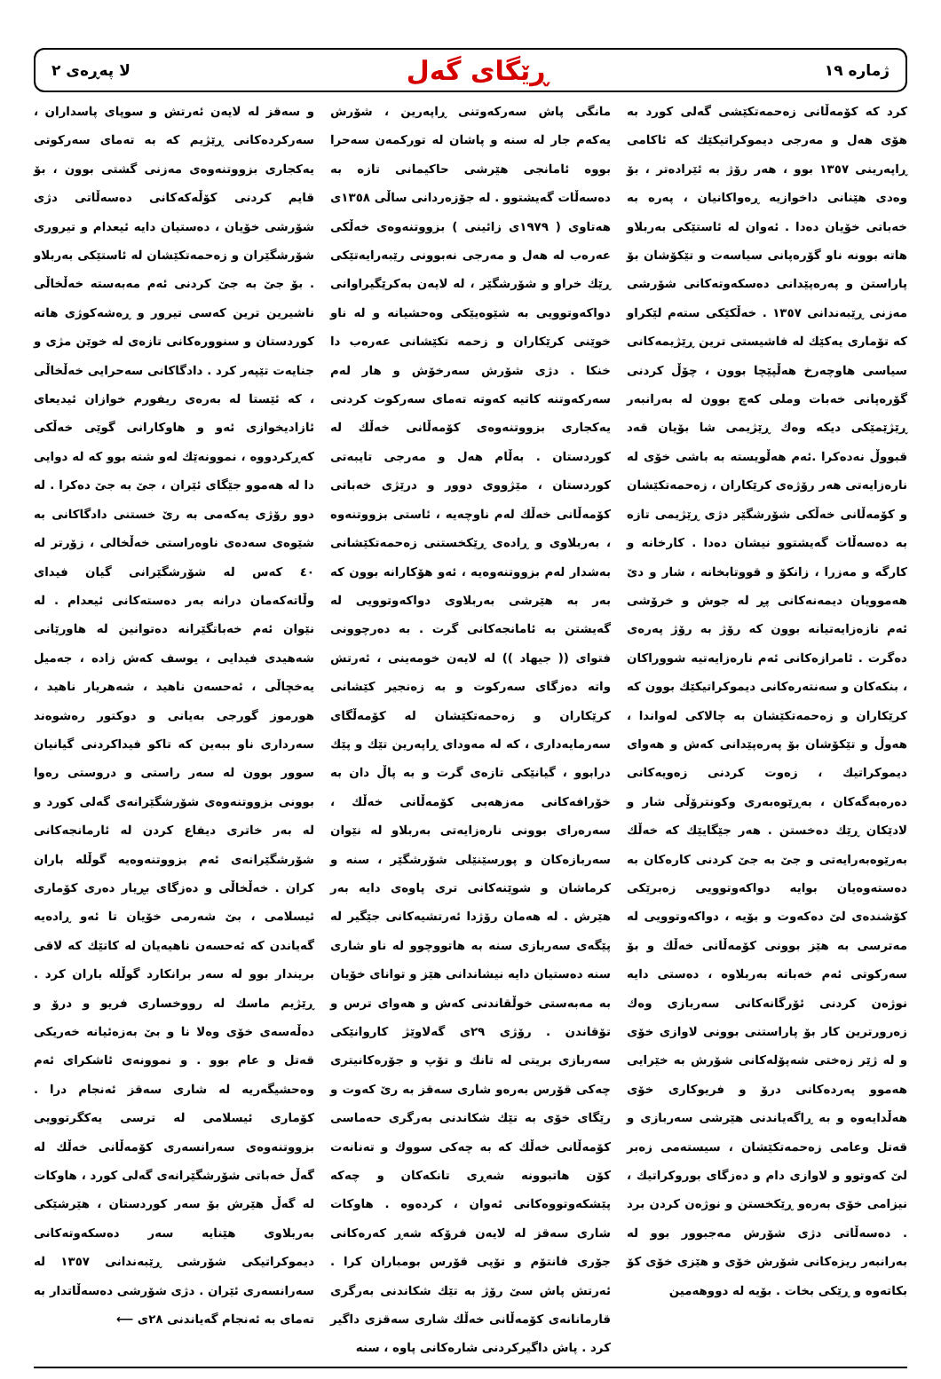ژماره ١٩ ڕێگای گەل لا پەڕەی ٢
کرد کە کۆمەڵانی زەحمەتکێشی گەلی کورد بە هۆی هەل و مەرجی دیموکراتیکێك کە ئاکامی ڕاپەرینی ١٣٥٧ بوو ، هەر رۆژ بە ئێرادەتر ، بۆ وەدی هێنانی داخوازیە ڕەواکانیان ، پەرە بە خەباتی خۆیان دەدا . ئەوان لە ئاستێکی بەربلاو هاتە بوونە ناو گۆرەپانی سیاسەت و تێکۆشان بۆ پاراستن و پەرەپێدانی دەسکەوتەکانی شۆرشی مەزنی ڕێبەندانی ١٣٥٧ . خەڵکێکی ستەم لێکراو کە تۆماری یەکێك لە فاشیستی ترین ڕێژیمەکانی سیاسی هاوچەرخ هەڵپێچا بوون ، چۆڵ کردنی گۆرەپانی خەبات وملی کەچ بوون لە بەرانبەر ڕێژێمێکی دیکە وەك ڕێژیمی شا بۆیان قەد قبووڵ نەدەکرا .ئەم هەڵویستە بە باشی خۆی لە نارەزایەتی هەر رۆژەی کرێکاران ، زەحمەتکێشان و کۆمەڵانی خەڵکی شۆرشگێر دژی ڕێژیمی تازە بە دەسەڵات گەیشتوو نیشان دەدا . کارخانە و کارگە و مەزرا ، زانکۆ و قووتابخانە ، شار و دێ هەموویان دیمەنەکانی پڕ لە جوش و خرۆشی ئەم نازەزایەتیانە بوون کە رۆژ بە رۆژ پەرەی دەگرت . ئامرازەکانی ئەم نارەزایەتیە شووراکان ، بنکەکان و سەنتەرەکانی دیموکراتیکێك بوون کە کرێکاران و زەحمەتکێشان بە چالاکی لەواندا ، هەوڵ و تێکۆشان بۆ پەرەپێدانی کەش و هەوای دیموکراتیك ، زەوت کردنی زەویەکانی دەرەبەگەکان ، بەڕێوەبەری وکونترۆڵی شار و لادێکان ڕێك دەخستن . هەر جێگایێك کە خەڵك بەرێوەبەرایەتی و جێ بە جێ کردنی کارەکان بە دەستەوەیان بوایە دواکەوتوویی زەبرێکی کۆشندەی لێ دەکەوت و بۆیە ، دواکەوتوویی لە مەترسی بە هێز بوونی کۆمەڵانی خەڵك و بۆ سەرکوتی ئەم خەباتە بەربلاوە ، دەستی دایە نوژەن کردنی ئۆرگانەکانی سەربازی وەك زەرورترین کار بۆ پاراستنی بوونی لاوازی خۆی و لە ژێر زەختی شەپۆلەکانی شۆرش بە خێرایی هەموو پەردەکانی درۆ و فریوکاری خۆی هەڵدایەوە و بە ڕاگەیاندنی هێرشی سەربازی و قەتل وعامی زەحمەتکێشان ، سیستەمی زەبر لێ کەوتوو و لاوازی دام و دەزگای بوروکراتیك ، نیزامی خۆی بەرەو ڕێکخستن و نوژەن کردن برد . دەسەڵاتی دژی شۆرش مەجبوور بوو لە بەرانبەر ریزەکانی شۆرش خۆی و هێزی خۆی کۆ بکاتەوە و ڕێکی بخات . بۆیە لە دووهەمین
مانگی پاش سەرکەوتنی ڕاپەرین ، شۆرش یەکەم جار لە سنە و پاشان لە تورکمەن سەحرا بووە ئامانجی هێرشی حاکیمانی تازە بە دەسەڵات گەیشتوو . لە جۆزەردانی ساڵی ١٣٥٨ی هەتاوی ( ١٩٧٩ی زائینی ) بزووتنەوەی خەڵکی عەرەب لە هەل و مەرجی نەبوونی رێبەرایەتێکی ڕێك خراو و شۆرشگێر ، لە لایەن بەکرێگیراوانی دواکەوتوویی بە شێوەیێکی وەحشیانە و لە ناو خوێنی کرێکاران و زحمە تکێشانی عەرەب دا خنکا . دژی شۆرش سەرخۆش و هار لەم سەرکەوتنە کاتیە کەوتە تەمای سەرکوت کردنی یەکجاری بزووتنەوەی کۆمەڵانی خەڵك لە کوردستان . بەڵام هەل و مەرجی تایبەتی کوردستان ، مێژووی دوور و درێژی خەباتی کۆمەڵانی خەڵك لەم ناوچەیە ، ئاستی بزووتنەوە ، بەربلاوی و ڕادەی ڕێکخستنی زەحمەتکێشانی بەشدار لەم بزووتنەوەیە ، ئەو هۆکارانە بوون کە بەر بە هێرشی بەربلاوی دواکەوتوویی لە گەیشتن بە ئامانجەکانی گرت . بە دەرچوونی فتوای (( جیهاد )) لە لایەن خومەینی ، ئەرتش واتە دەزگای سەرکوت و بە زەنجیر کێشانی کرێکاران و زەحمەتکێشان لە کۆمەڵگای سەرمایەداری ، کە لە مەودای ڕاپەرین تێك و پێك درابوو ، گیانێکی تازەی گرت و بە پاڵ دان بە خۆرافەکانی مەزهەبی کۆمەڵانی خەڵك ، سەرەرای بوونی نارەزایەتی بەربلاو لە نێوان سەربازەکان و پورسێنێلی شۆرشگێر ، سنە و کرماشان و شوێنەکانی تری پاوەی دایە بەر هێرش . لە هەمان رۆژدا ئەرتشیەکانی جێگیر لە پێگەی سەربازی سنە بە هاتووچوو لە ناو شاری سنە دەستیان دایە نیشاندانی هێز و توانای خۆیان بە مەبەستی خوڵقاندنی کەش و هەوای ترس و تۆقاندن . رۆژی ٢٩ی گەلاوێژ کاروانێکی سەربازی بریتی لە تانك و تۆپ و جۆرەکانیتری چەکی قۆرس بەرەو شاری سەقز بە رێ کەوت و رێگای خۆی بە تێك شکاندنی بەرگری حەماسی کۆمەڵانی خەڵك کە بە چەکی سووك و تەنانەت کۆن هاتبوونە شەڕی تانکەکان و چەکە پێشکەوتووەکانی ئەوان ، کردەوە . هاوکات شاری سەقز لە لایەن فرۆکە شەڕ کەرەکانی جۆری فانتۆم و تۆپی قۆرس بومباران کرا . ئەرتش پاش سێ رۆژ بە تێك شکاندنی بەرگری قارمانانەی کۆمەڵانی خەڵك شاری سەقزی داگیر کرد . پاش داگیرکردنی شارەکانی پاوە ، سنە
و سەقز لە لایەن ئەرتش و سوپای پاسداران ، سەرکردەکانی ڕێژیم کە بە تەمای سەرکوتی یەکجاری بزووتنەوەی مەزنی گشتی بوون ، بۆ قایم کردنی کۆڵەکەکانی دەسەڵاتی دژی شۆرشی خۆیان ، دەستیان دایە ئیعدام و تیروری شۆرشگێران و زەحمەتکێشان لە ئاستێکی بەربلاو . بۆ جێ بە جێ کردنی ئەم مەبەستە خەڵخاڵی ناشیرین ترین کەسی تیرور و ڕەشەکوژی هاتە کوردستان و سنوورەکانی تازەی لە خوێن مژی و جنایەت تێپەر کرد . دادگاکانی سەحرایی خەڵخاڵی ، کە ئێستا لە بەرەی ریفورم خوازان ئیدیعای ئازادیخوازی ئەو و هاوکارانی گوێی خەڵکی کەڕکردووە ، نموونەێك لەو شتە بوو کە لە دوایی دا لە هەموو جێگای ئێران ، جێ بە جێ دەکرا . لە دوو رۆژی یەکەمی بە رێ خستنی دادگاکانی بە شێوەی سەدەی ناوەراستی خەڵخالی ، زۆرتر لە ٤٠ کەس لە شۆرشگێرانی گیان فیدای وڵاتەکەمان درانە بەر دەستەکانی ئیعدام . لە نێوان ئەم خەباتگێرانە دەتوانین لە هاورێانی شەهیدی فیدایی ، یوسف کەش زادە ، جەمیل یەخچاڵی ، ئەحسەن ناهید ، شەهریار ناهید ، هورموز گورجی بەیانی و دوکتور رەشوەند سەرداری ناو ببەین کە تاکو فیداکردنی گیانیان سوور بوون لە سەر راستی و دروستی رەوا بوونی بزووتنەوەی شۆرشگێرانەی گەلی کورد و لە بەر خاتری دیفاع کردن لە ئارمانجەکانی شۆرشگێرانەی ئەم بزووتنەوەیە گوڵلە باران کران . خەڵخاڵی و دەزگای بڕیار دەری کۆماری ئیسلامی ، بێ شەرمی خۆیان تا ئەو ڕادەیە گەیاندن کە ئەحسەن ناهیەیان لە کاتێك کە لاقی بریندار بوو لە سەر برانکارد گوڵلە باران کرد . ڕێژیم ماسك لە رووخساری فریو و درۆ و دەڵەسەی خۆی وەلا نا و بێ بەزەئیانە خەریکی قەتل و عام بوو . و نموونەی ئاشکرای ئەم وەحشیگەریە لە شاری سەقز ئەنجام درا . کۆماری ئیسلامی لە ترسی یەکگرتوویی بزووتنەوەی سەرانسەری کۆمەڵانی خەڵك لە گەڵ خەباتی شۆرشگێرانەی گەلی کورد ، هاوکات لە گەڵ هێرش بۆ سەر کوردستان ، هێرشێکی بەربلاوی هێنایە سەر دەسکەوتەکانی دیموکراتیکی شۆرشی ڕێبەندانی ١٣٥٧ لە سەرانسەری ئێران . دژی شۆرشی دەسەڵاتدار بە تەمای بە ئەنجام گەیاندنی ٢٨ی ⟵